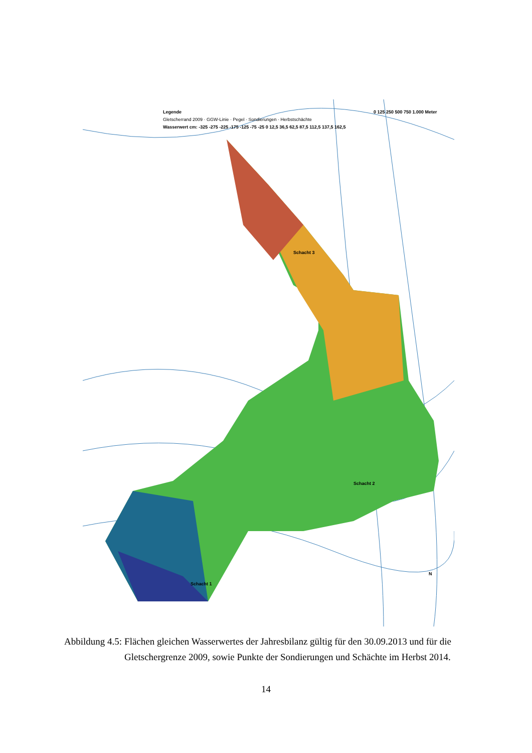Legende
Gletscherrand 2009 · GGW-Linie · Pegel · Sondierungen · Herbstschächte
Wasserwert cm: -325 -275 -225 -175 -125 -75 -25 0 12,5 36,5 62,5 87,5 112,5 137,5 162,5
Schacht 3
Schacht 2
Schacht 1
0 125 250 500 750 1.000 Meter
N
Abbildung 4.5: Flächen gleichen Wasserwertes der Jahresbilanz gültig für den 30.09.2013 und für die Gletschergrenze 2009, sowie Punkte der Sondierungen und Schächte im Herbst 2014.
14